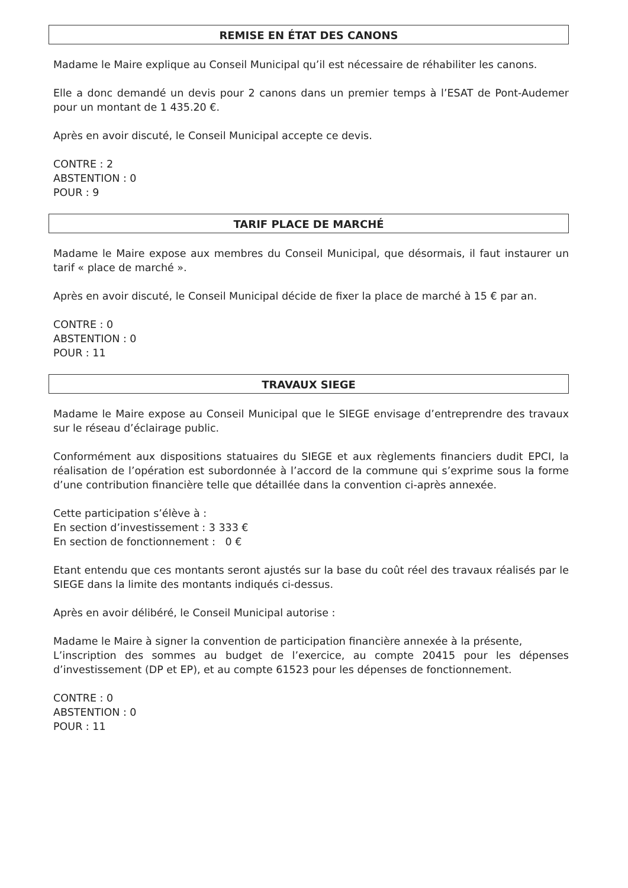REMISE EN ÉTAT DES CANONS
Madame le Maire explique au Conseil Municipal qu’il est nécessaire de réhabiliter les canons.
Elle a donc demandé un devis pour 2 canons dans un premier temps à l’ESAT de Pont-Audemer pour un montant de 1 435.20 €.
Après en avoir discuté, le Conseil Municipal accepte ce devis.
CONTRE : 2
ABSTENTION : 0
POUR : 9
TARIF PLACE DE MARCHÉ
Madame le Maire expose aux membres du Conseil Municipal, que désormais, il faut instaurer un tarif « place de marché ».
Après en avoir discuté, le Conseil Municipal décide de fixer la place de marché à 15 € par an.
CONTRE : 0
ABSTENTION : 0
POUR : 11
TRAVAUX SIEGE
Madame le Maire expose au Conseil Municipal que le SIEGE envisage d’entreprendre des travaux sur le réseau d’éclairage public.
Conformément aux dispositions statuaires du SIEGE et aux règlements financiers dudit EPCI, la réalisation de l’opération est subordonnée à l’accord de la commune qui s’exprime sous la forme d’une contribution financière telle que détaillée dans la convention ci-après annexée.
Cette participation s’élève à :
En section d’investissement : 3 333 €
En section de fonctionnement : 0 €
Etant entendu que ces montants seront ajustés sur la base du coût réel des travaux réalisés par le SIEGE dans la limite des montants indiqués ci-dessus.
Après en avoir délibéré, le Conseil Municipal autorise :
Madame le Maire à signer la convention de participation financière annexée à la présente,
L’inscription des sommes au budget de l’exercice, au compte 20415 pour les dépenses d’investissement (DP et EP), et au compte 61523 pour les dépenses de fonctionnement.
CONTRE : 0
ABSTENTION : 0
POUR : 11